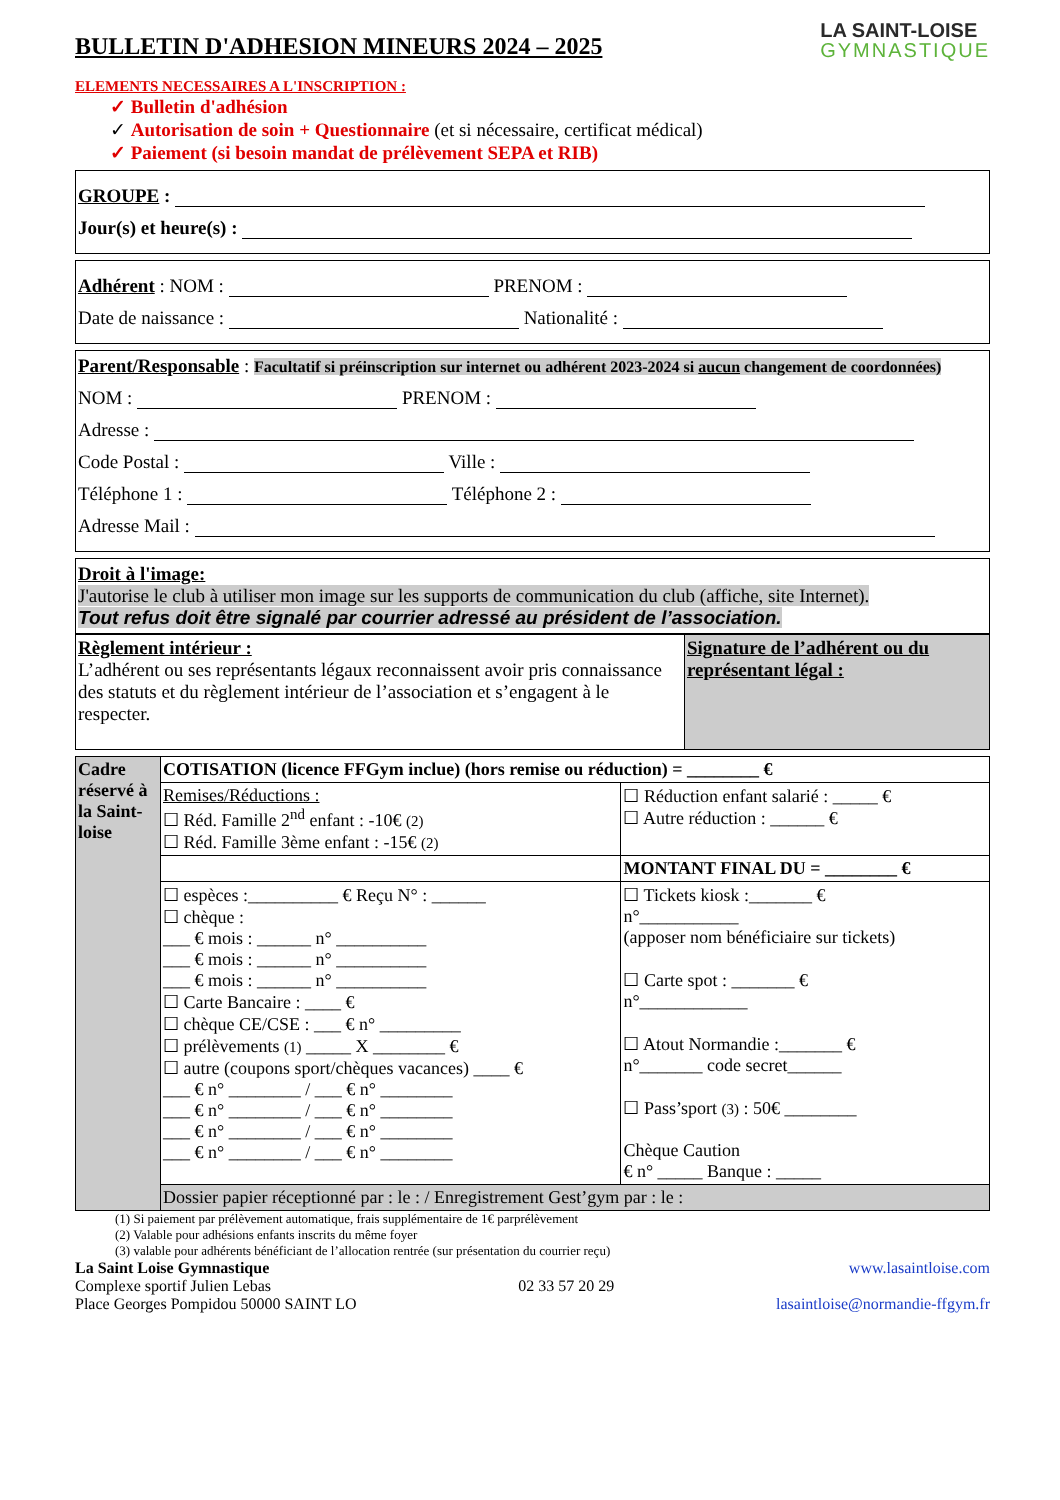BULLETIN D'ADHESION MINEURS 2024 – 2025
LA SAINT-LOISE
GYMNASTIQUE
ELEMENTS NECESSAIRES A L'INSCRIPTION :
✓ Bulletin d'adhésion
✓ Autorisation de soin + Questionnaire (et si nécessaire, certificat médical)
✓ Paiement (si besoin mandat de prélèvement SEPA et RIB)
GROUPE :
Jour(s) et heure(s) :
Adhérent : NOM : PRENOM :
Date de naissance : Nationalité :
Parent/Responsable : Facultatif si préinscription sur internet ou adhérent 2023-2024 si aucun changement de coordonnées)
NOM : PRENOM :
Adresse :
Code Postal : Ville :
Téléphone 1 : Téléphone 2 :
Adresse Mail :
Droit à l'image:
J'autorise le club à utiliser mon image sur les supports de communication du club (affiche, site Internet).
Tout refus doit être signalé par courrier adressé au président de l’association.
| Règlement intérieur : L’adhérent ou ses représentants légaux reconnaissent avoir pris connaissance des statuts et du règlement intérieur de l’association et s’engagent à le respecter. | Signature de l’adhérent ou du représentant légal : |
| Cadre réservé à la Saint-loise | COTISATION (licence FFGym inclue) (hors remise ou réduction) = ________ € | |
| | Remises/Réductions : ☐ Réd. Famille 2<sup>nd</sup> enfant : -10€ (2) ☐ Réd. Famille 3ème enfant : -15€ (2) | ☐ Réduction enfant salarié : _____ € ☐ Autre réduction : ______ € |
| | | MONTANT FINAL DU = ________ € |
| | ☐ espèces :__________ € Reçu N° : ______ ☐ chèque : ___ € mois : ______ n° __________ ___ € mois : ______ n° __________ ___ € mois : ______ n° __________ ☐ Carte Bancaire : ____ € ☐ chèque CE/CSE : ___ € n° _________ ☐ prélèvements (1) _____ X ________ € ☐ autre (coupons sport/chèques vacances) ____ € ___ € n° ________ / ___ € n° ________ ___ € n° ________ / ___ € n° ________ ___ € n° ________ / ___ € n° ________ ___ € n° ________ / ___ € n° ________ | ☐ Tickets kiosk :_______ € n°___________ (apposer nom bénéficiaire sur tickets) ☐ Carte spot : _______ € n°____________ ☐ Atout Normandie :_______ € n°_______ code secret______ ☐ Pass’sport (3) : 50€ ________ Chèque Caution € n° _____ Banque : _____ |
| | Dossier papier réceptionné par : le : / Enregistrement Gest’gym par : le : | |
(1) Si paiement par prélèvement automatique, frais supplémentaire de 1€ parprélèvement
(2) Valable pour adhésions enfants inscrits du même foyer
(3) valable pour adhérents bénéficiant de l’allocation rentrée (sur présentation du courrier reçu)
La Saint Loise Gymnastique
Complexe sportif Julien Lebas
Place Georges Pompidou 50000 SAINT LO
02 33 57 20 29 www.lasaintloise.com
lasaintloise@normandie-ffgym.fr